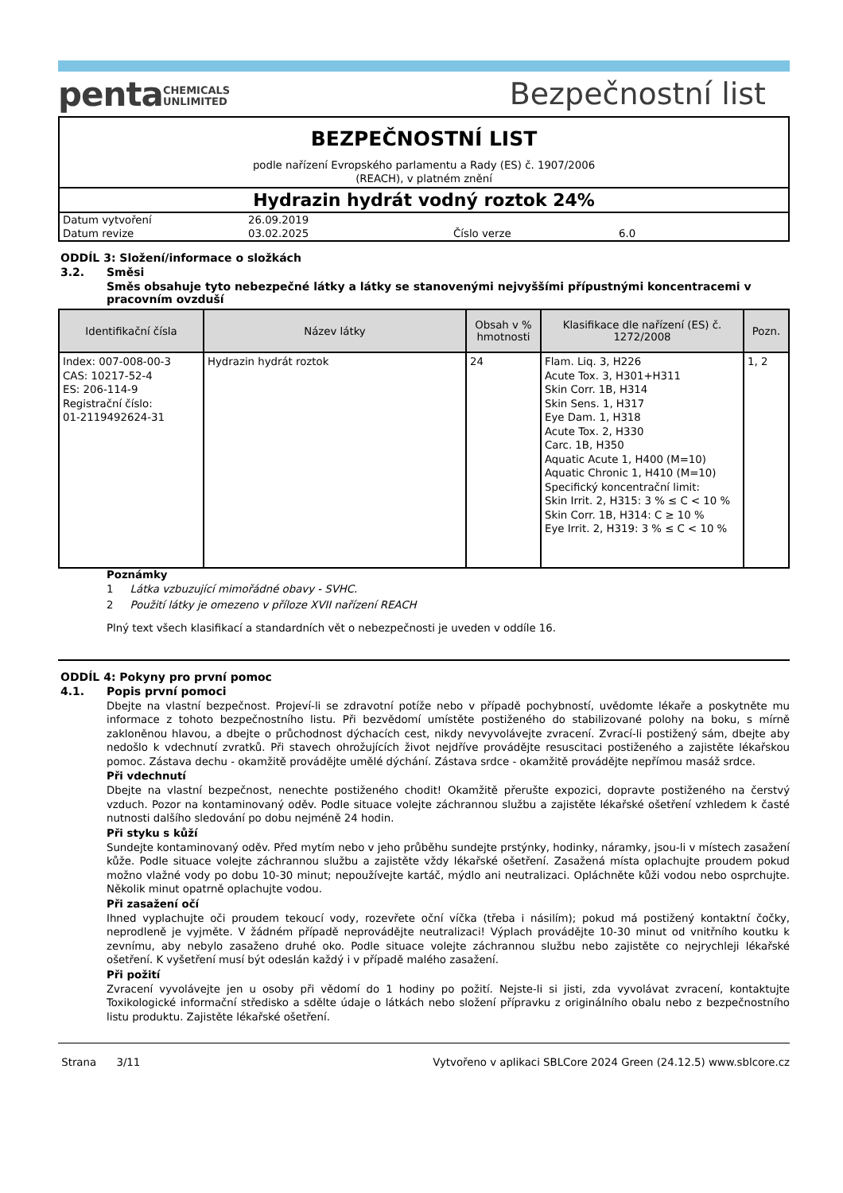pentaCHEMICALS
UNLIMITED
Bezpečnostní list
BEZPEČNOSTNÍ LIST
podle nařízení Evropského parlamentu a Rady (ES) č. 1907/2006
(REACH), v platném znění
Hydrazin hydrát vodný roztok 24%
| Datum vytvoření | 26.09.2019 | | |
| Datum revize | 03.02.2025 | Číslo verze | 6.0 |
ODDÍL 3: Složení/informace o složkách
3.2. Směsi
Směs obsahuje tyto nebezpečné látky a látky se stanovenými nejvyššími přípustnými koncentracemi v pracovním ovzduší
| Identifikační čísla | Název látky | Obsah v % hmotnosti | Klasifikace dle nařízení (ES) č. 1272/2008 | Pozn. |
| --- | --- | --- | --- | --- |
| Index: 007-008-00-3 CAS: 10217-52-4 ES: 206-114-9 Registrační číslo: 01-2119492624-31 | Hydrazin hydrát roztok | 24 | Flam. Liq. 3, H226 Acute Tox. 3, H301+H311 Skin Corr. 1B, H314 Skin Sens. 1, H317 Eye Dam. 1, H318 Acute Tox. 2, H330 Carc. 1B, H350 Aquatic Acute 1, H400 (M=10) Aquatic Chronic 1, H410 (M=10) Specifický koncentrační limit: Skin Irrit. 2, H315: 3 % ≤ C < 10 % Skin Corr. 1B, H314: C ≥ 10 % Eye Irrit. 2, H319: 3 % ≤ C < 10 % | 1, 2 |
Poznámky
1 Látka vzbuzující mimořádné obavy - SVHC.
2 Použití látky je omezeno v příloze XVII nařízení REACH
Plný text všech klasifikací a standardních vět o nebezpečnosti je uveden v oddíle 16.
ODDÍL 4: Pokyny pro první pomoc
4.1. Popis první pomoci
Dbejte na vlastní bezpečnost. Projeví-li se zdravotní potíže nebo v případě pochybností, uvědomte lékaře a poskytněte mu informace z tohoto bezpečnostního listu. Při bezvědomí umístěte postiženého do stabilizované polohy na boku, s mírně zakloněnou hlavou, a dbejte o průchodnost dýchacích cest, nikdy nevyvolávejte zvracení. Zvrací-li postižený sám, dbejte aby nedošlo k vdechnutí zvratků. Při stavech ohrožujících život nejdříve provádějte resuscitaci postiženého a zajistěte lékařskou pomoc. Zástava dechu - okamžitě provádějte umělé dýchání. Zástava srdce - okamžitě provádějte nepřímou masáž srdce.
Při vdechnutí
Dbejte na vlastní bezpečnost, nenechte postiženého chodit! Okamžitě přerušte expozici, dopravte postiženého na čerstvý vzduch. Pozor na kontaminovaný oděv. Podle situace volejte záchrannou službu a zajistěte lékařské ošetření vzhledem k časté nutnosti dalšího sledování po dobu nejméně 24 hodin.
Při styku s kůží
Sundejte kontaminovaný oděv. Před mytím nebo v jeho průběhu sundejte prstýnky, hodinky, náramky, jsou-li v místech zasažení kůže. Podle situace volejte záchrannou službu a zajistěte vždy lékařské ošetření. Zasažená místa oplachujte proudem pokud možno vlažné vody po dobu 10-30 minut; nepoužívejte kartáč, mýdlo ani neutralizaci. Opláchněte kůži vodou nebo osprchujte. Několik minut opatrně oplachujte vodou.
Při zasažení očí
Ihned vyplachujte oči proudem tekoucí vody, rozevřete oční víčka (třeba i násilím); pokud má postižený kontaktní čočky, neprodleně je vyjměte. V žádném případě neprovádějte neutralizaci! Výplach provádějte 10-30 minut od vnitřního koutku k zevnímu, aby nebylo zasaženo druhé oko. Podle situace volejte záchrannou službu nebo zajistěte co nejrychleji lékařské ošetření. K vyšetření musí být odeslán každý i v případě malého zasažení.
Při požití
Zvracení vyvolávejte jen u osoby při vědomí do 1 hodiny po požití. Nejste-li si jisti, zda vyvolávat zvracení, kontaktujte Toxikologické informační středisko a sdělte údaje o látkách nebo složení přípravku z originálního obalu nebo z bezpečnostního listu produktu. Zajistěte lékařské ošetření.
Strana 3/11 Vytvořeno v aplikaci SBLCore 2024 Green (24.12.5) www.sblcore.cz